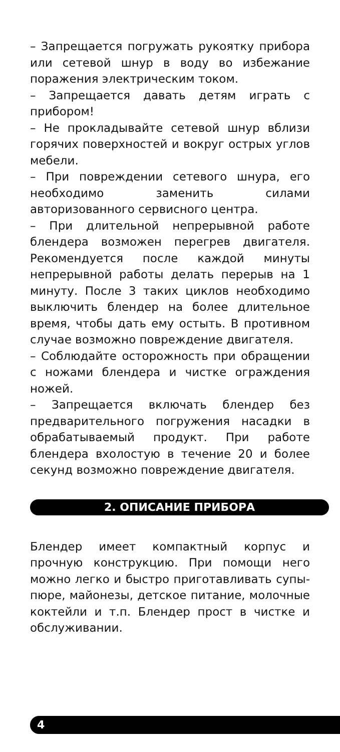– Запрещается погружать рукоятку прибора или сетевой шнур в воду во избежание поражения электрическим током.
– Запрещается давать детям играть с прибором!
– Не прокладывайте сетевой шнур вблизи горячих поверхностей и вокруг острых углов мебели.
– При повреждении сетевого шнура, его необходимо заменить силами авторизованного сервисного центра.
– При длительной непрерывной работе блендера возможен перегрев двигателя. Рекомендуется после каждой минуты непрерывной работы делать перерыв на 1 минуту. После 3 таких циклов необходимо выключить блендер на более длительное время, чтобы дать ему остыть. В противном случае возможно повреждение двигателя.
– Соблюдайте осторожность при обращении с ножами блендера и чистке ограждения ножей.
– Запрещается включать блендер без предварительного погружения насадки в обрабатываемый продукт. При работе блендера вхолостую в течение 20 и более секунд возможно повреждение двигателя.
2. ОПИСАНИЕ ПРИБОРА
Блендер имеет компактный корпус и прочную конструкцию. При помощи него можно легко и быстро приготавливать супы-пюре, майонезы, детское питание, молочные коктейли и т.п. Блендер прост в чистке и обслуживании.
4